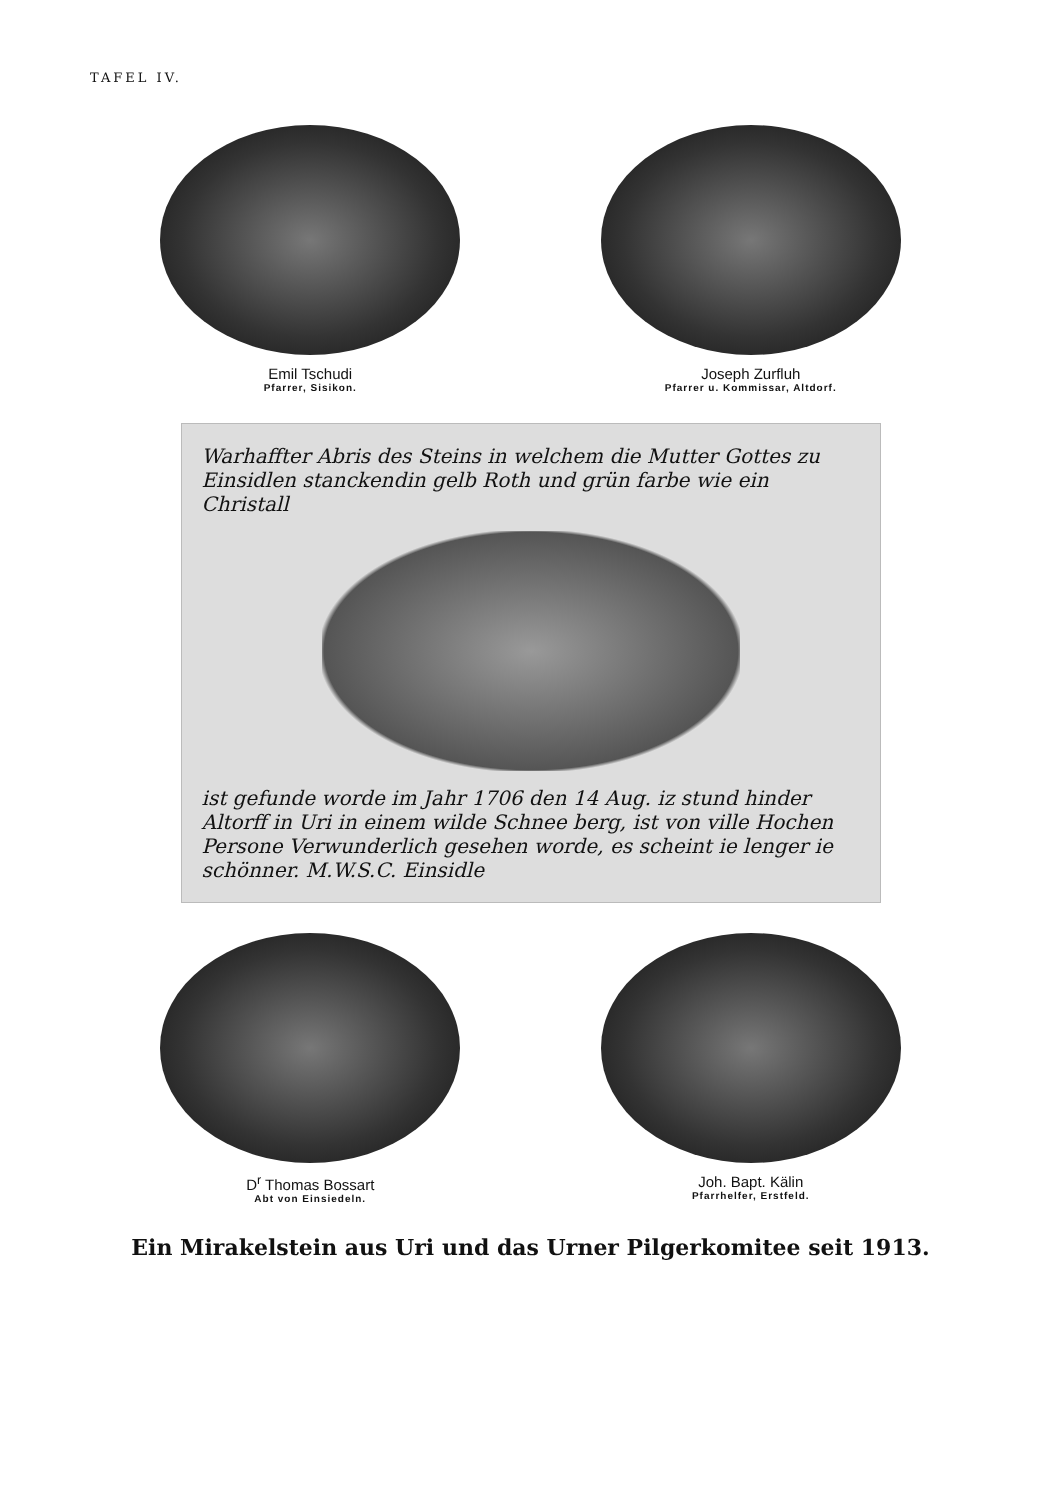TAFEL IV.
Emil Tschudi
Pfarrer, Sisikon.
Joseph Zurfluh
Pfarrer u. Kommissar, Altdorf.
Warhaffter Abris des Steins in welchem die Mutter Gottes zu Einsidlen stanckendin gelb Roth und grün farbe wie ein Christall
ist gefunde worde im Jahr 1706 den 14 Aug. iz stund hinder Altorff in Uri in einem wilde Schnee berg, ist von ville Hochen Persone Verwunderlich gesehen worde, es scheint ie lenger ie schönner. M.W.S.C. Einsidle
D<sup>r</sup> Thomas Bossart
Abt von Einsiedeln.
Joh. Bapt. Kälin
Pfarrhelfer, Erstfeld.
Ein Mirakelstein aus Uri und das Urner Pilgerkomitee seit 1913.